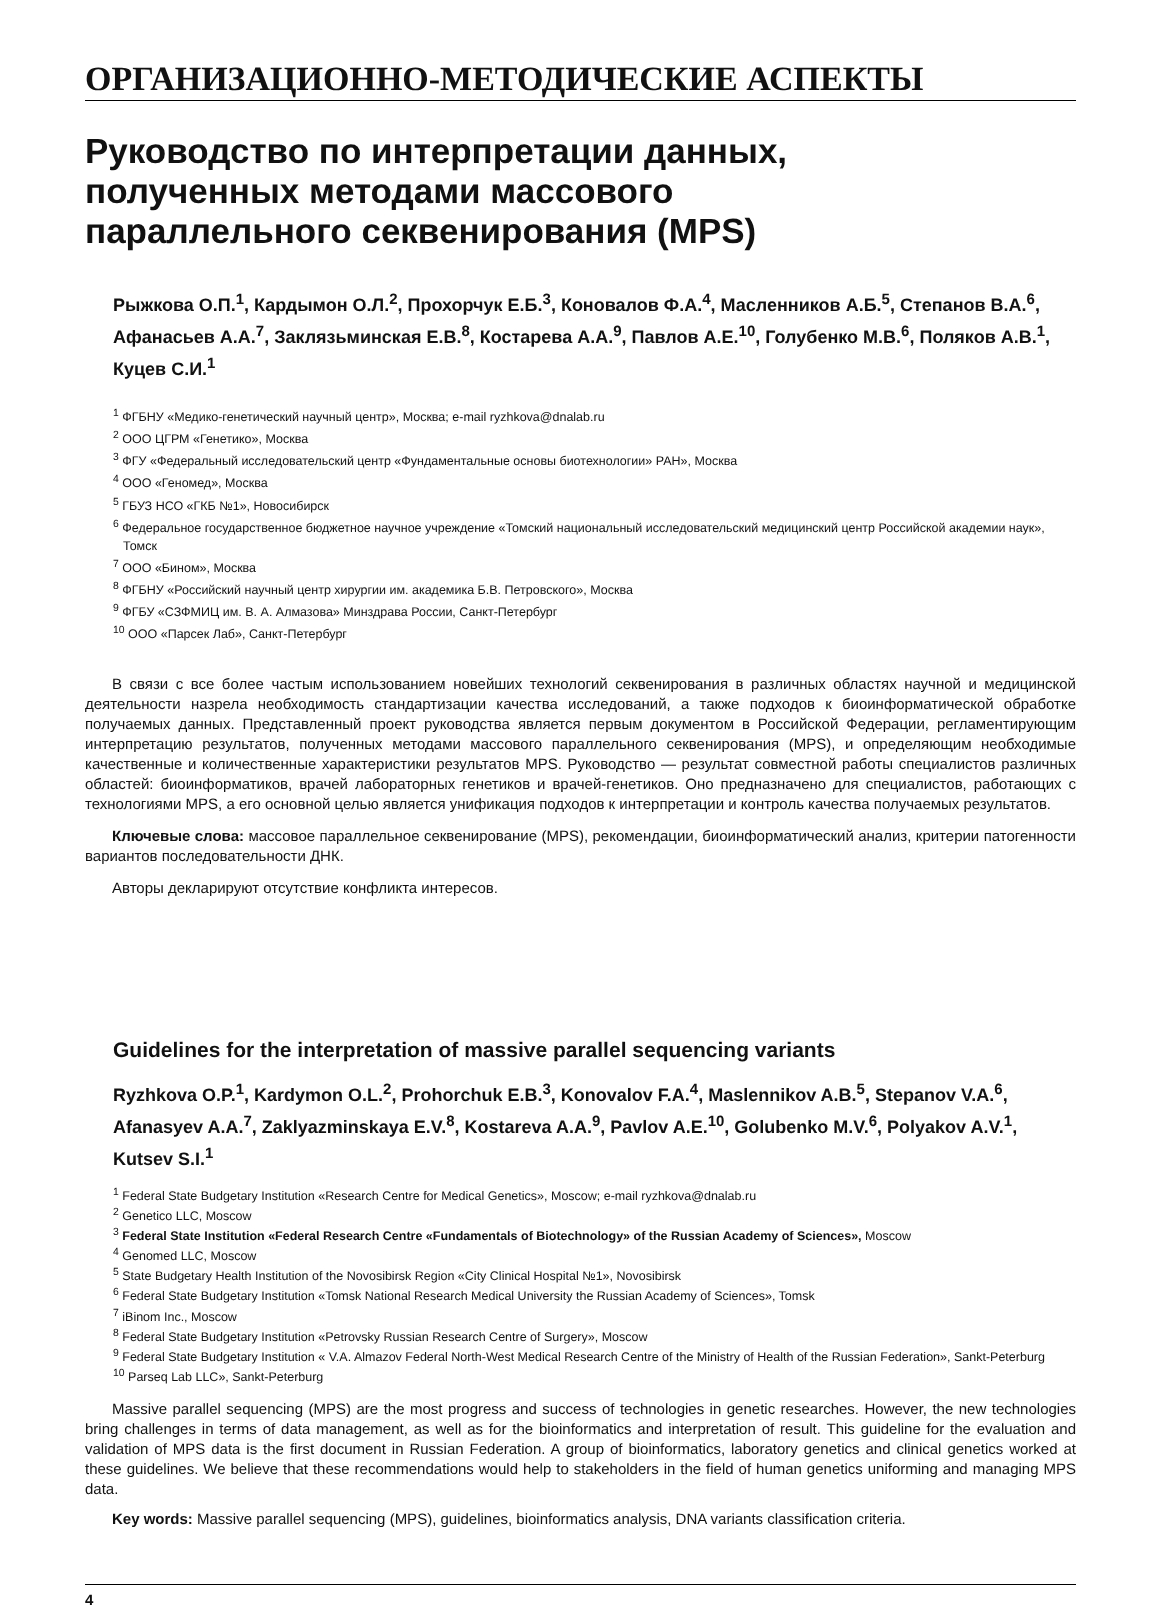ОРГАНИЗАЦИОННО-МЕТОДИЧЕСКИЕ АСПЕКТЫ
Руководство по интерпретации данных,
полученных методами массового
параллельного секвенирования (MPS)
Рыжкова О.П.<sup>1</sup>, Кардымон О.Л.<sup>2</sup>, Прохорчук Е.Б.<sup>3</sup>, Коновалов Ф.А.<sup>4</sup>, Масленников А.Б.<sup>5</sup>, Степанов В.А.<sup>6</sup>, Афанасьев А.А.<sup>7</sup>, Заклязьминская Е.В.<sup>8</sup>, Костарева А.А.<sup>9</sup>, Павлов А.Е.<sup>10</sup>, Голубенко М.В.<sup>6</sup>, Поляков А.В.<sup>1</sup>, Куцев С.И.<sup>1</sup>
<sup>1</sup> ФГБНУ «Медико-генетический научный центр», Москва; e-mail ryzhkova@dnalab.ru
<sup>2</sup> ООО ЦГРМ «Генетико», Москва
<sup>3</sup> ФГУ «Федеральный исследовательский центр «Фундаментальные основы биотехнологии» РАН», Москва
<sup>4</sup> ООО «Геномед», Москва
<sup>5</sup> ГБУЗ НСО «ГКБ №1», Новосибирск
<sup>6</sup> Федеральное государственное бюджетное научное учреждение «Томский национальный исследовательский медицинский центр Российской академии наук», Томск
<sup>7</sup> ООО «Бином», Москва
<sup>8</sup> ФГБНУ «Российский научный центр хирургии им. академика Б.В. Петровского», Москва
<sup>9</sup> ФГБУ «СЗФМИЦ им. В. А. Алмазова» Минздрава России, Санкт-Петербург
<sup>10</sup> ООО «Парсек Лаб», Санкт-Петербург
В связи с все более частым использованием новейших технологий секвенирования в различных областях научной и медицинской деятельности назрела необходимость стандартизации качества исследований, а также подходов к биоинформатической обработке получаемых данных. Представленный проект руководства является первым документом в Российской Федерации, регламентирующим интерпретацию результатов, полученных методами массового параллельного секвенирования (MPS), и определяющим необходимые качественные и количественные характеристики результатов MPS. Руководство — результат совместной работы специалистов различных областей: биоинформатиков, врачей лабораторных генетиков и врачей-генетиков. Оно предназначено для специалистов, работающих с технологиями MPS, а его основной целью является унификация подходов к интерпретации и контроль качества получаемых результатов.
Ключевые слова: массовое параллельное секвенирование (MPS), рекомендации, биоинформатический анализ, критерии патогенности вариантов последовательности ДНК.
Авторы декларируют отсутствие конфликта интересов.
Guidelines for the interpretation of massive parallel sequencing variants
Ryzhkova O.P.<sup>1</sup>, Kardymon O.L.<sup>2</sup>, Prohorchuk E.B.<sup>3</sup>, Konovalov F.A.<sup>4</sup>, Maslennikov A.B.<sup>5</sup>, Stepanov V.A.<sup>6</sup>, Afanasyev A.A.<sup>7</sup>, Zaklyazminskaya E.V.<sup>8</sup>, Kostareva A.A.<sup>9</sup>, Pavlov A.E.<sup>10</sup>, Golubenko M.V.<sup>6</sup>, Polyakov A.V.<sup>1</sup>, Kutsev S.I.<sup>1</sup>
<sup>1</sup> Federal State Budgetary Institution «Research Centre for Medical Genetics», Moscow; e-mail ryzhkova@dnalab.ru
<sup>2</sup> Genetico LLC, Moscow
<sup>3</sup> Federal State Institution «Federal Research Centre «Fundamentals of Biotechnology» of the Russian Academy of Sciences», Moscow
<sup>4</sup> Genomed LLC, Moscow
<sup>5</sup> State Budgetary Health Institution of the Novosibirsk Region «City Clinical Hospital №1», Novosibirsk
<sup>6</sup> Federal State Budgetary Institution «Tomsk National Research Medical University the Russian Academy of Sciences», Tomsk
<sup>7</sup> iBinom Inc., Moscow
<sup>8</sup> Federal State Budgetary Institution «Petrovsky Russian Research Centre of Surgery», Moscow
<sup>9</sup> Federal State Budgetary Institution « V.A. Almazov Federal North-West Medical Research Centre of the Ministry of Health of the Russian Federation», Sankt-Peterburg
<sup>10</sup> Parseq Lab LLC», Sankt-Peterburg
Massive parallel sequencing (MPS) are the most progress and success of technologies in genetic researches. However, the new technologies bring challenges in terms of data management, as well as for the bioinformatics and interpretation of result. This guideline for the evaluation and validation of MPS data is the first document in Russian Federation. A group of bioinformatics, laboratory genetics and clinical genetics worked at these guidelines. We believe that these recommendations would help to stakeholders in the field of human genetics uniforming and managing MPS data.
Key words: Massive parallel sequencing (MPS), guidelines, bioinformatics analysis, DNA variants classification criteria.
4